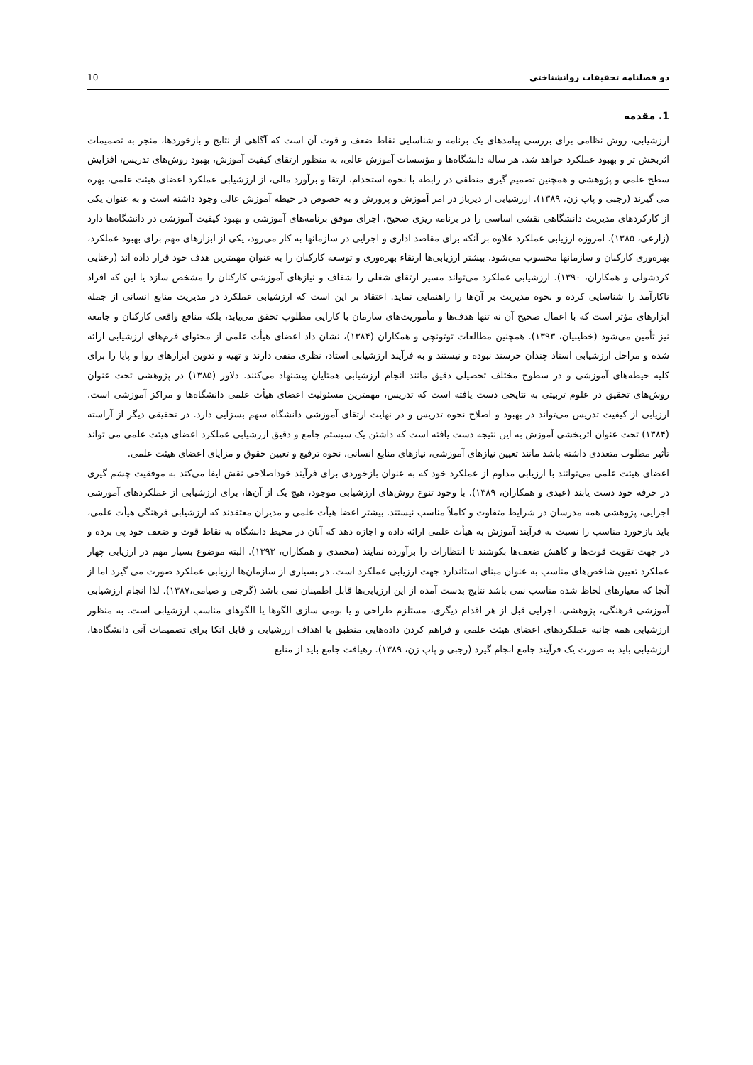10 دو فصلنامه تحقیقات روانشناختی
1. مقدمه
ارزشیابی، روش نظامی برای بررسی پیامدهای یک برنامه و شناسایی نقاط ضعف و قوت آن است که آگاهی از نتایج و بازخوردها، منجر به تصمیمات اثربخش تر و بهبود عملکرد خواهد شد. هر ساله دانشگاه‌ها و مؤسسات آموزش عالی، به منظور ارتقای کیفیت آموزش، بهبود روش‌های تدریس، افزایش سطح علمی و پژوهشی و همچنین تصمیم گیری منطقی در رابطه با نحوه استخدام، ارتقا و برآورد مالی، از ارزشیابی عملکرد اعضای هیئت علمی، بهره می گیرند (رجبی و پاپ زن، ۱۳۸۹). ارزشیابی از دیرباز در امر آموزش و پرورش و به خصوص در حیطه آموزش عالی وجود داشته است و به عنوان یکی از کارکردهای مدیریت دانشگاهی نقشی اساسی را در برنامه ریزی صحیح، اجرای موفق برنامه‌های آموزشی و بهبود کیفیت آموزشی در دانشگاه‌ها دارد (زارعی، ۱۳۸۵). امروزه ارزیابی عملکرد علاوه بر آنکه برای مقاصد اداری و اجرایی در سازمانها به کار می‌رود، یکی از ابزارهای مهم برای بهبود عملکرد، بهره‌وری کارکنان و سازمانها محسوب می‌شود. بیشتر ارزیابی‌ها ارتقاء بهره‌وری و توسعه کارکنان را به عنوان مهمترین هدف خود قرار داده اند (رعنایی کردشولی و همکاران، ۱۳۹۰). ارزشیابی عملکرد می‌تواند مسیر ارتقای شغلی را شفاف و نیازهای آموزشی کارکنان را مشخص سازد یا این که افراد ناکارآمد را شناسایی کرده و نحوه مدیریت بر آن‌ها را راهنمایی نماید. اعتقاد بر این است که ارزشیابی عملکرد در مدیریت منابع انسانی از جمله ابزارهای مؤثر است که با اعمال صحیح آن نه تنها هدف‌ها و مأموریت‌های سازمان با کارایی مطلوب تحقق می‌یابد، بلکه منافع واقعی کارکنان و جامعه نیز تأمین می‌شود (خطیبیان، ۱۳۹۳). همچنین مطالعات توتونچی و همکاران (۱۳۸۴)، نشان داد اعضای هیأت علمی از محتوای فرم‌های ارزشیابی ارائه شده و مراحل ارزشیابی استاد چندان خرسند نبوده و نیستند و به فرآیند ارزشیابی استاد، نظری منفی دارند و تهیه و تدوین ابزارهای روا و پایا را برای کلیه حیطه‌های آموزشی و در سطوح مختلف تحصیلی دقیق مانند انجام ارزشیابی همتایان پیشنهاد می‌کنند. دلاور (۱۳۸۵) در پژوهشی تحت عنوان روش‌های تحقیق در علوم تربیتی به نتایجی دست یافته است که تدریس، مهمترین مسئولیت اعضای هیأت علمی دانشگاه‌ها و مراکز آموزشی است. ارزیابی از کیفیت تدریس می‌تواند در بهبود و اصلاح نحوه تدریس و در نهایت ارتقای آموزشی دانشگاه سهم بسزایی دارد. در تحقیقی دیگر از آراسته (۱۳۸۴) تحت عنوان اثربخشی آموزش به این نتیجه دست یافته است که داشتن یک سیستم جامع و دقیق ارزشیابی عملکرد اعضای هیئت علمی می تواند تأثیر مطلوب متعددی داشته باشد مانند تعیین نیازهای آموزشی، نیازهای منابع انسانی، نحوه ترفیع و تعیین حقوق و مزایای اعضای هیئت علمی.
اعضای هیئت علمی می‌توانند با ارزیابی مداوم از عملکرد خود که به عنوان بازخوردی برای فرآیند خوداصلاحی نقش ایفا می‌کند به موفقیت چشم گیری در حرفه خود دست یابند (عبدی و همکاران، ۱۳۸۹). با وجود تنوع روش‌های ارزشیابی موجود، هیچ یک از آن‌ها، برای ارزشیابی از عملکردهای آموزشی اجرایی، پژوهشی همه مدرسان در شرایط متفاوت و کاملاً مناسب نیستند. بیشتر اعضا هیأت علمی و مدیران معتقدند که ارزشیابی فرهنگی هیأت علمی، باید بازخورد مناسب را نسبت به فرآیند آموزش به هیأت علمی ارائه داده و اجازه دهد که آنان در محیط دانشگاه به نقاط قوت و ضعف خود پی برده و در جهت تقویت قوت‌ها و کاهش ضعف‌ها بکوشند تا انتظارات را برآورده نمایند (محمدی و همکاران، ۱۳۹۳). البته موضوع بسیار مهم در ارزیابی چهار عملکرد تعیین شاخص‌های مناسب به عنوان مبنای استاندارد جهت ارزیابی عملکرد است. در بسیاری از سازمان‌ها ارزیابی عملکرد صورت می گیرد اما از آنجا که معیارهای لحاظ شده مناسب نمی باشد نتایج بدست آمده از این ارزیابی‌ها قابل اطمینان نمی باشد (گرجی و صیامی،۱۳۸۷). لذا انجام ارزشیابی آموزشی فرهنگی، پژوهشی، اجرایی قبل از هر اقدام دیگری، مستلزم طراحی و یا بومی سازی الگوها یا الگوهای مناسب ارزشیابی است. به منظور ارزشیابی همه جانبه عملکردهای اعضای هیئت علمی و فراهم کردن داده‌هایی منطبق با اهداف ارزشیابی و قابل اتکا برای تصمیمات آتی دانشگاه‌ها، ارزشیابی باید به صورت یک فرآیند جامع انجام گیرد (رجبی و پاپ زن، ۱۳۸۹). رهیافت جامع باید از منابع